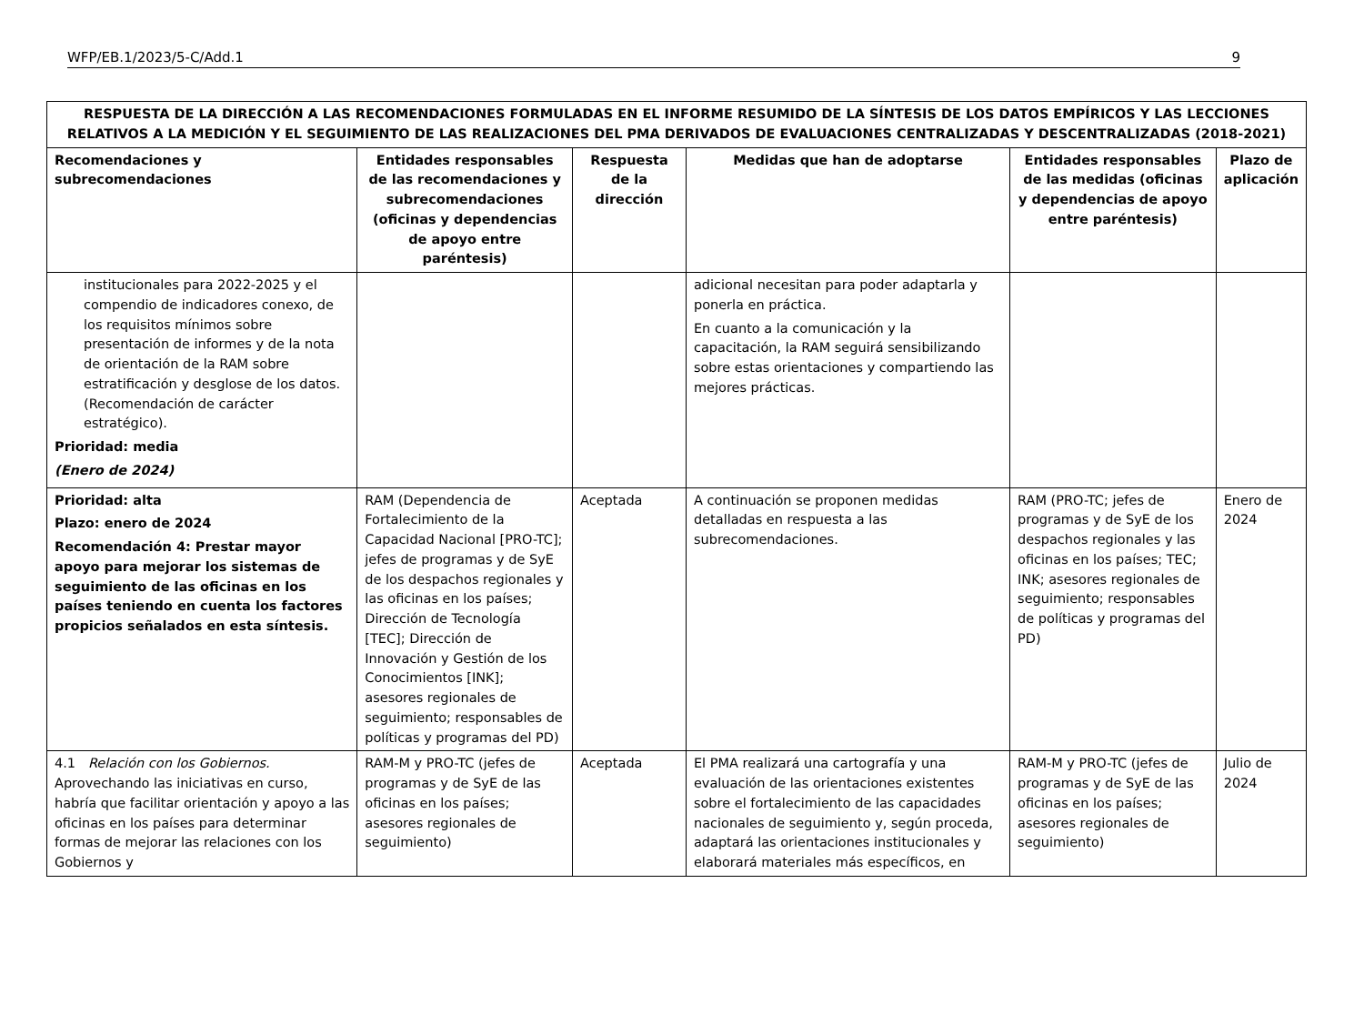WFP/EB.1/2023/5-C/Add.1 9
| RESPUESTA DE LA DIRECCIÓN A LAS RECOMENDACIONES FORMULADAS EN EL INFORME RESUMIDO DE LA SÍNTESIS DE LOS DATOS EMPÍRICOS Y LAS LECCIONES RELATIVOS A LA MEDICIÓN Y EL SEGUIMIENTO DE LAS REALIZACIONES DEL PMA DERIVADOS DE EVALUACIONES CENTRALIZADAS Y DESCENTRALIZADAS (2018-2021) | | | | | |
| --- | --- | --- | --- | --- | --- |
| Recomendaciones y subrecomendaciones | Entidades responsables de las recomendaciones y subrecomendaciones (oficinas y dependencias de apoyo entre paréntesis) | Respuesta de la dirección | Medidas que han de adoptarse | Entidades responsables de las medidas (oficinas y dependencias de apoyo entre paréntesis) | Plazo de aplicación |
| institucionales para 2022-2025 y el compendio de indicadores conexo, de los requisitos mínimos sobre presentación de informes y de la nota de orientación de la RAM sobre estratificación y desglose de los datos. (Recomendación de carácter estratégico). Prioridad: media (Enero de 2024) | | | adicional necesitan para poder adaptarla y ponerla en práctica. En cuanto a la comunicación y la capacitación, la RAM seguirá sensibilizando sobre estas orientaciones y compartiendo las mejores prácticas. | | |
| Prioridad: alta Plazo: enero de 2024 Recomendación 4: Prestar mayor apoyo para mejorar los sistemas de seguimiento de las oficinas en los países teniendo en cuenta los factores propicios señalados en esta síntesis. | RAM (Dependencia de Fortalecimiento de la Capacidad Nacional [PRO-TC]; jefes de programas y de SyE de los despachos regionales y las oficinas en los países; Dirección de Tecnología [TEC]; Dirección de Innovación y Gestión de los Conocimientos [INK]; asesores regionales de seguimiento; responsables de políticas y programas del PD) | Aceptada | A continuación se proponen medidas detalladas en respuesta a las subrecomendaciones. | RAM (PRO-TC; jefes de programas y de SyE de los despachos regionales y las oficinas en los países; TEC; INK; asesores regionales de seguimiento; responsables de políticas y programas del PD) | Enero de 2024 |
| 4.1 Relación con los Gobiernos. Aprovechando las iniciativas en curso, habría que facilitar orientación y apoyo a las oficinas en los países para determinar formas de mejorar las relaciones con los Gobiernos y | RAM-M y PRO-TC (jefes de programas y de SyE de las oficinas en los países; asesores regionales de seguimiento) | Aceptada | El PMA realizará una cartografía y una evaluación de las orientaciones existentes sobre el fortalecimiento de las capacidades nacionales de seguimiento y, según proceda, adaptará las orientaciones institucionales y elaborará materiales más específicos, en | RAM-M y PRO-TC (jefes de programas y de SyE de las oficinas en los países; asesores regionales de seguimiento) | Julio de 2024 |